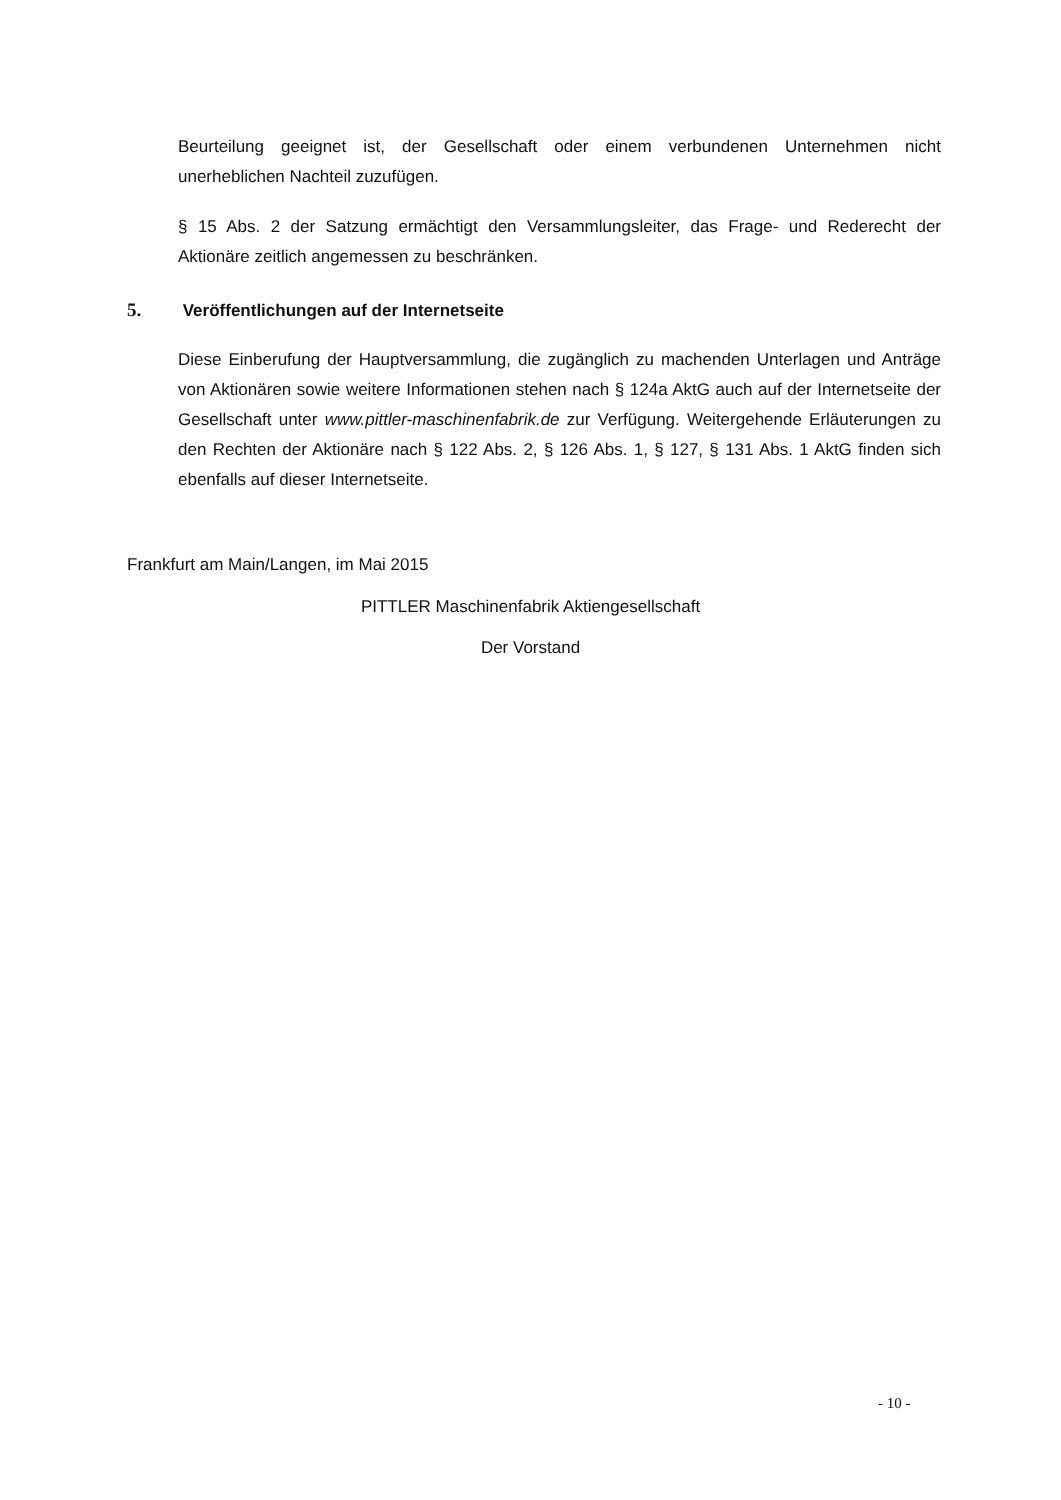Beurteilung geeignet ist, der Gesellschaft oder einem verbundenen Unternehmen nicht unerheblichen Nachteil zuzufügen.
§ 15 Abs. 2 der Satzung ermächtigt den Versammlungsleiter, das Frage- und Rederecht der Aktionäre zeitlich angemessen zu beschränken.
5. Veröffentlichungen auf der Internetseite
Diese Einberufung der Hauptversammlung, die zugänglich zu machenden Unterlagen und Anträge von Aktionären sowie weitere Informationen stehen nach § 124a AktG auch auf der Internetseite der Gesellschaft unter www.pittler-maschinenfabrik.de zur Verfügung. Weitergehende Erläuterungen zu den Rechten der Aktionäre nach § 122 Abs. 2, § 126 Abs. 1, § 127, § 131 Abs. 1 AktG finden sich ebenfalls auf dieser Internetseite.
Frankfurt am Main/Langen, im Mai 2015
PITTLER Maschinenfabrik Aktiengesellschaft
Der Vorstand
- 10 -